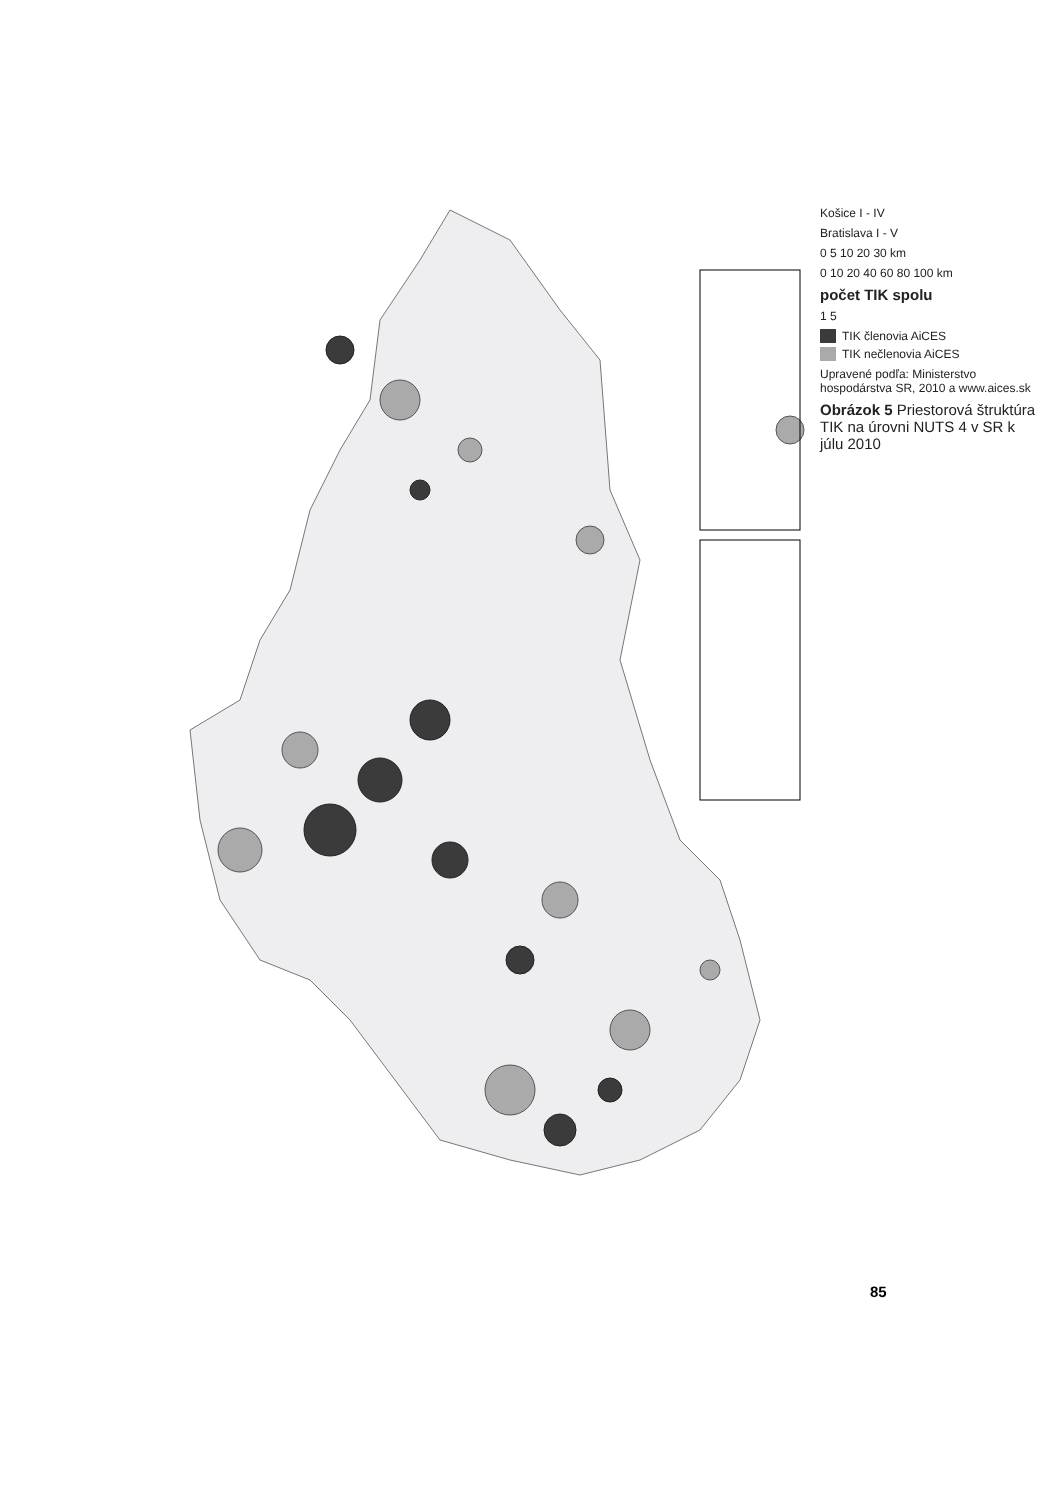Košice I - IV
Bratislava I - V
0 5 10 20 30 km
0 10 20 40 60 80 100 km
počet TIK spolu
1 5
TIK členovia AiCES
TIK nečlenovia AiCES
Upravené podľa: Ministerstvo hospodárstva SR, 2010 a www.aices.sk
Obrázok 5 Priestorová štruktúra TIK na úrovni NUTS 4 v SR k júlu 2010
85